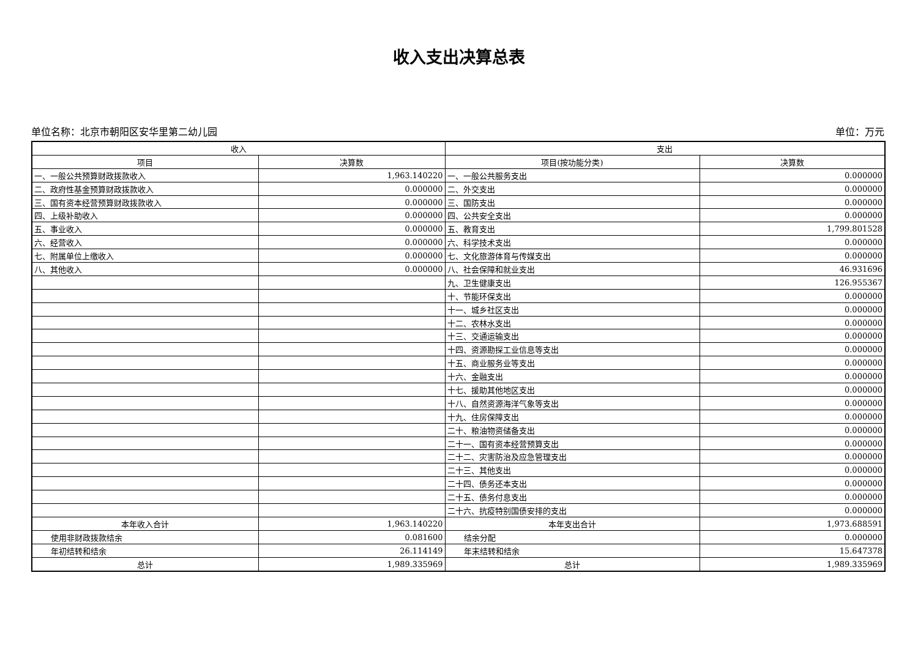收入支出决算总表
单位名称：北京市朝阳区安华里第二幼儿园 单位：万元
| 收入 | | 支出 | |
| --- | --- | --- | --- |
| 项目 | 决算数 | 项目(按功能分类) | 决算数 |
| 一、一般公共预算财政拨款收入 | 1,963.140220 | 一、一般公共服务支出 | 0.000000 |
| 二、政府性基金预算财政拨款收入 | 0.000000 | 二、外交支出 | 0.000000 |
| 三、国有资本经营预算财政拨款收入 | 0.000000 | 三、国防支出 | 0.000000 |
| 四、上级补助收入 | 0.000000 | 四、公共安全支出 | 0.000000 |
| 五、事业收入 | 0.000000 | 五、教育支出 | 1,799.801528 |
| 六、经营收入 | 0.000000 | 六、科学技术支出 | 0.000000 |
| 七、附属单位上缴收入 | 0.000000 | 七、文化旅游体育与传媒支出 | 0.000000 |
| 八、其他收入 | 0.000000 | 八、社会保障和就业支出 | 46.931696 |
| | | 九、卫生健康支出 | 126.955367 |
| | | 十、节能环保支出 | 0.000000 |
| | | 十一、城乡社区支出 | 0.000000 |
| | | 十二、农林水支出 | 0.000000 |
| | | 十三、交通运输支出 | 0.000000 |
| | | 十四、资源勘探工业信息等支出 | 0.000000 |
| | | 十五、商业服务业等支出 | 0.000000 |
| | | 十六、金融支出 | 0.000000 |
| | | 十七、援助其他地区支出 | 0.000000 |
| | | 十八、自然资源海洋气象等支出 | 0.000000 |
| | | 十九、住房保障支出 | 0.000000 |
| | | 二十、粮油物资储备支出 | 0.000000 |
| | | 二十一、国有资本经营预算支出 | 0.000000 |
| | | 二十二、灾害防治及应急管理支出 | 0.000000 |
| | | 二十三、其他支出 | 0.000000 |
| | | 二十四、债务还本支出 | 0.000000 |
| | | 二十五、债务付息支出 | 0.000000 |
| | | 二十六、抗疫特别国债安排的支出 | 0.000000 |
| 本年收入合计 | 1,963.140220 | 本年支出合计 | 1,973.688591 |
| 使用非财政拨款结余 | 0.081600 | 结余分配 | 0.000000 |
| 年初结转和结余 | 26.114149 | 年末结转和结余 | 15.647378 |
| 总计 | 1,989.335969 | 总计 | 1,989.335969 |